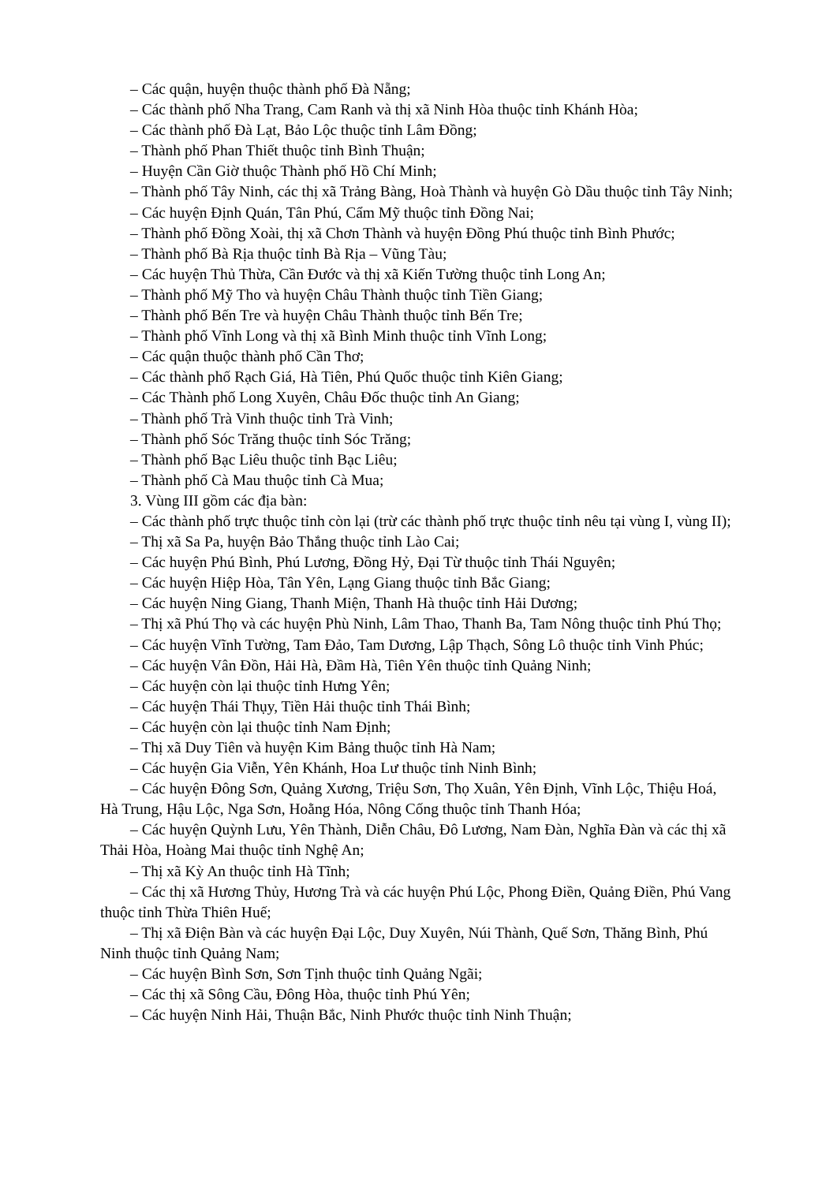– Các quận, huyện thuộc thành phố Đà Nẵng;
– Các thành phố Nha Trang, Cam Ranh và thị xã Ninh Hòa thuộc tỉnh Khánh Hòa;
– Các thành phố Đà Lạt, Bảo Lộc thuộc tỉnh Lâm Đồng;
– Thành phố Phan Thiết thuộc tỉnh Bình Thuận;
– Huyện Cần Giờ thuộc Thành phố Hồ Chí Minh;
– Thành phố Tây Ninh, các thị xã Trảng Bàng, Hoà Thành và huyện Gò Dầu thuộc tỉnh Tây Ninh;
– Các huyện Định Quán, Tân Phú, Cẩm Mỹ thuộc tỉnh Đồng Nai;
– Thành phố Đồng Xoài, thị xã Chơn Thành và huyện Đồng Phú thuộc tỉnh Bình Phước;
– Thành phố Bà Rịa thuộc tỉnh Bà Rịa – Vũng Tàu;
– Các huyện Thủ Thừa, Cần Đước và thị xã Kiến Tường thuộc tỉnh Long An;
– Thành phố Mỹ Tho và huyện Châu Thành thuộc tỉnh Tiền Giang;
– Thành phố Bến Tre và huyện Châu Thành thuộc tỉnh Bến Tre;
– Thành phố Vĩnh Long và thị xã Bình Minh thuộc tỉnh Vĩnh Long;
– Các quận thuộc thành phố Cần Thơ;
– Các thành phố Rạch Giá, Hà Tiên, Phú Quốc thuộc tỉnh Kiên Giang;
– Các Thành phố Long Xuyên, Châu Đốc thuộc tỉnh An Giang;
– Thành phố Trà Vinh thuộc tỉnh Trà Vinh;
– Thành phố Sóc Trăng thuộc tỉnh Sóc Trăng;
– Thành phố Bạc Liêu thuộc tỉnh Bạc Liêu;
– Thành phố Cà Mau thuộc tỉnh Cà Mua;
3. Vùng III gồm các địa bàn:
– Các thành phố trực thuộc tỉnh còn lại (trừ các thành phố trực thuộc tỉnh nêu tại vùng I, vùng II);
– Thị xã Sa Pa, huyện Bảo Thắng thuộc tỉnh Lào Cai;
– Các huyện Phú Bình, Phú Lương, Đồng Hỷ, Đại Từ thuộc tỉnh Thái Nguyên;
– Các huyện Hiệp Hòa, Tân Yên, Lạng Giang thuộc tỉnh Bắc Giang;
– Các huyện Ning Giang, Thanh Miện, Thanh Hà thuộc tỉnh Hải Dương;
– Thị xã Phú Thọ và các huyện Phù Ninh, Lâm Thao, Thanh Ba, Tam Nông thuộc tỉnh Phú Thọ;
– Các huyện Vĩnh Tường, Tam Đảo, Tam Dương, Lập Thạch, Sông Lô thuộc tỉnh Vinh Phúc;
– Các huyện Vân Đồn, Hải Hà, Đầm Hà, Tiên Yên thuộc tỉnh Quảng Ninh;
– Các huyện còn lại thuộc tỉnh Hưng Yên;
– Các huyện Thái Thụy, Tiền Hải thuộc tỉnh Thái Bình;
– Các huyện còn lại thuộc tỉnh Nam Định;
– Thị xã Duy Tiên và huyện Kim Bảng thuộc tỉnh Hà Nam;
– Các huyện Gia Viễn, Yên Khánh, Hoa Lư thuộc tỉnh Ninh Bình;
– Các huyện Đông Sơn, Quảng Xương, Triệu Sơn, Thọ Xuân, Yên Định, Vĩnh Lộc, Thiệu Hoá, Hà Trung, Hậu Lộc, Nga Sơn, Hoằng Hóa, Nông Cống thuộc tỉnh Thanh Hóa;
– Các huyện Quỳnh Lưu, Yên Thành, Diễn Châu, Đô Lương, Nam Đàn, Nghĩa Đàn và các thị xã Thải Hòa, Hoàng Mai thuộc tỉnh Nghệ An;
– Thị xã Kỳ An thuộc tỉnh Hà Tĩnh;
– Các thị xã Hương Thủy, Hương Trà và các huyện Phú Lộc, Phong Điền, Quảng Điền, Phú Vang thuộc tỉnh Thừa Thiên Huế;
– Thị xã Điện Bàn và các huyện Đại Lộc, Duy Xuyên, Núi Thành, Quế Sơn, Thăng Bình, Phú Ninh thuộc tỉnh Quảng Nam;
– Các huyện Bình Sơn, Sơn Tịnh thuộc tỉnh Quảng Ngãi;
– Các thị xã Sông Cầu, Đông Hòa, thuộc tỉnh Phú Yên;
– Các huyện Ninh Hải, Thuận Bắc, Ninh Phước thuộc tỉnh Ninh Thuận;